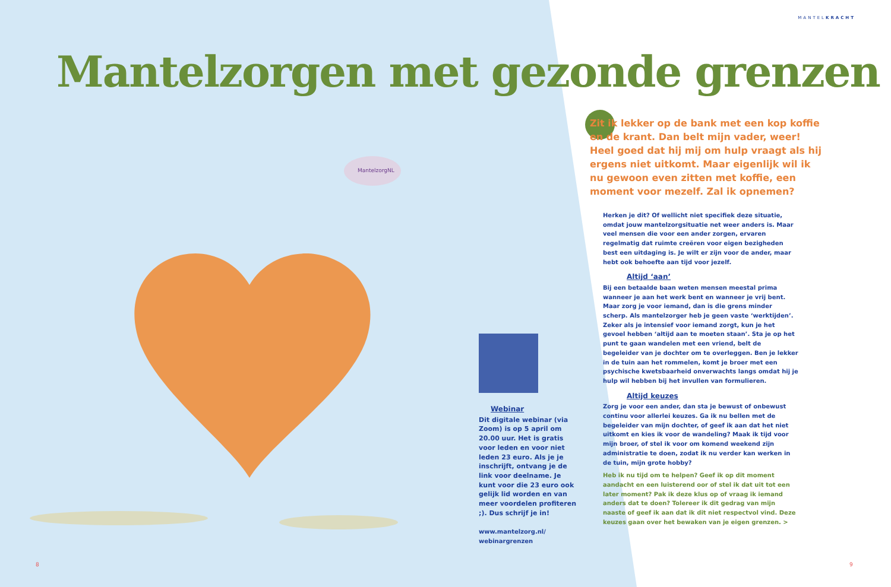MantelzorgNL
MANTELKRACHT
Mantelzorgen met gezonde grenzen
Zit ik lekker op de bank met een kop koffie en de krant. Dan belt mijn vader, weer! Heel goed dat hij mij om hulp vraagt als hij ergens niet uitkomt. Maar eigenlijk wil ik nu gewoon even zitten met koffie, een moment voor mezelf. Zal ik opnemen?
Herken je dit? Of wellicht niet specifiek deze situatie, omdat jouw mantelzorgsituatie net weer anders is. Maar veel mensen die voor een ander zorgen, ervaren regelmatig dat ruimte creëren voor eigen bezigheden best een uitdaging is. Je wilt er zijn voor de ander, maar hebt ook behoefte aan tijd voor jezelf.
Altijd ‘aan’
Bij een betaalde baan weten mensen meestal prima wanneer je aan het werk bent en wanneer je vrij bent. Maar zorg je voor iemand, dan is die grens minder scherp. Als mantelzorger heb je geen vaste ‘werktijden’. Zeker als je intensief voor iemand zorgt, kun je het gevoel hebben ‘altijd aan te moeten staan’. Sta je op het punt te gaan wandelen met een vriend, belt de begeleider van je dochter om te overleggen. Ben je lekker in de tuin aan het rommelen, komt je broer met een psychische kwetsbaarheid onverwachts langs omdat hij je hulp wil hebben bij het invullen van formulieren.
Altijd keuzes
Zorg je voor een ander, dan sta je bewust of onbewust continu voor allerlei keuzes. Ga ik nu bellen met de begeleider van mijn dochter, of geef ik aan dat het niet uitkomt en kies ik voor de wandeling? Maak ik tijd voor mijn broer, of stel ik voor om komend weekend zijn administratie te doen, zodat ik nu verder kan werken in de tuin, mijn grote hobby?
Heb ik nu tijd om te helpen? Geef ik op dit moment aandacht en een luisterend oor of stel ik dat uit tot een later moment? Pak ik deze klus op of vraag ik iemand anders dat te doen? Tolereer ik dit gedrag van mijn naaste of geef ik aan dat ik dit niet respectvol vind. Deze keuzes gaan over het bewaken van je eigen grenzen. >
Webinar
Dit digitale webinar (via Zoom) is op 5 april om 20.00 uur. Het is gratis voor leden en voor niet leden 23 euro. Als je je inschrijft, ontvang je de link voor deelname. Je kunt voor die 23 euro ook gelijk lid worden en van meer voordelen profiteren ;). Dus schrijf je in!
www.mantelzorg.nl/ webinargrenzen
8 9